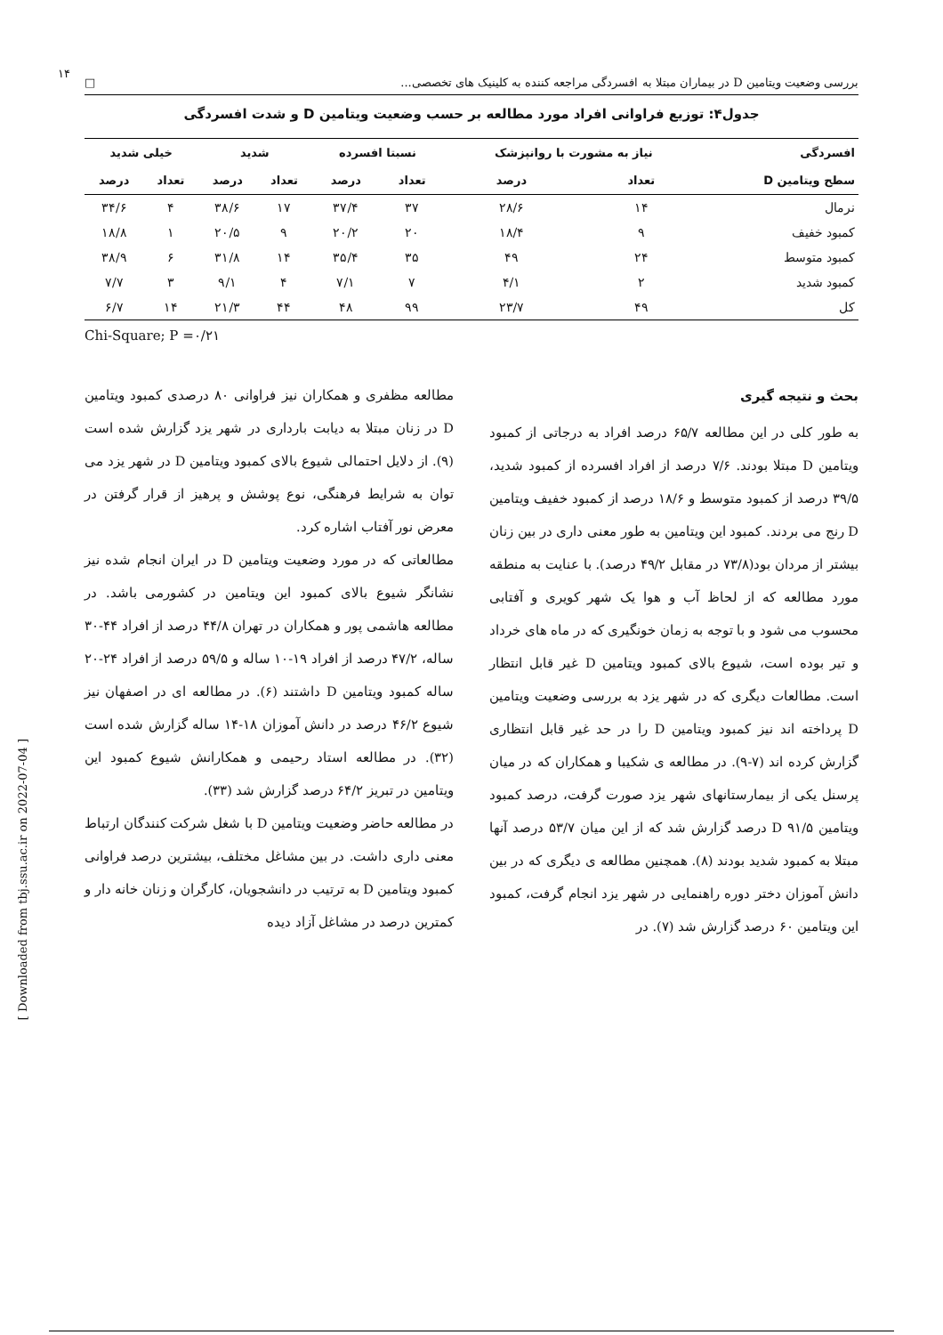[ Downloaded from tbj.ssu.ac.ir on 2022-07-04 ]
۱۴
بررسی وضعیت ویتامین D در بیماران مبتلا به افسردگی مراجعه کننده به کلینیک های تخصصی... □
جدول۴: توزیع فراوانی افراد مورد مطالعه بر حسب وضعیت ویتامین D و شدت افسردگی
| افسردگی | نیاز به مشورت با روانپزشک | | نسبتا افسرده | | شدید | | خیلی شدید | |
| --- | --- | --- | --- | --- | --- | --- | --- | --- |
| سطح ویتامین D | تعداد | درصد | تعداد | درصد | تعداد | درصد | تعداد | درصد |
| نرمال | ۱۴ | ۲۸/۶ | ۳۷ | ۳۷/۴ | ۱۷ | ۳۸/۶ | ۴ | ۳۴/۶ |
| کمبود خفیف | ۹ | ۱۸/۴ | ۲۰ | ۲۰/۲ | ۹ | ۲۰/۵ | ۱ | ۱۸/۸ |
| کمبود متوسط | ۲۴ | ۴۹ | ۳۵ | ۳۵/۴ | ۱۴ | ۳۱/۸ | ۶ | ۳۸/۹ |
| کمبود شدید | ۲ | ۴/۱ | ۷ | ۷/۱ | ۴ | ۹/۱ | ۳ | ۷/۷ |
| کل | ۴۹ | ۲۳/۷ | ۹۹ | ۴۸ | ۴۴ | ۲۱/۳ | ۱۴ | ۶/۷ |
Chi-Square; P =۰/۲۱
بحث و نتیجه گیری
به طور کلی در این مطالعه ۶۵/۷ درصد افراد به درجاتی از کمبود ویتامین D مبتلا بودند. ۷/۶ درصد از افراد افسرده از کمبود شدید، ۳۹/۵ درصد از کمبود متوسط و ۱۸/۶ درصد از کمبود خفیف ویتامین D رنج می بردند. کمبود این ویتامین به طور معنی داری در بین زنان بیشتر از مردان بود(۷۳/۸ در مقابل ۴۹/۲ درصد). با عنایت به منطقه مورد مطالعه که از لحاظ آب و هوا یک شهر کویری و آفتابی محسوب می شود و با توجه به زمان خونگیری که در ماه های خرداد و تیر بوده است، شیوع بالای کمبود ویتامین D غیر قابل انتظار است. مطالعات دیگری که در شهر یزد به بررسی وضعیت ویتامین D پرداخته اند نیز کمبود ویتامین D را در حد غیر قابل انتظاری گزارش کرده اند (۷-۹). در مطالعه ی شکیبا و همکاران که در میان پرسنل یکی از بیمارستانهای شهر یزد صورت گرفت، درصد کمبود ویتامین D ۹۱/۵ درصد گزارش شد که از این میان ۵۳/۷ درصد آنها مبتلا به کمبود شدید بودند (۸). همچنین مطالعه ی دیگری که در بین دانش آموزان دختر دوره راهنمایی در شهر یزد انجام گرفت، کمبود این ویتامین ۶۰ درصد گزارش شد (۷). در
مطالعه مظفری و همکاران نیز فراوانی ۸۰ درصدی کمبود ویتامین D در زنان مبتلا به دیابت بارداری در شهر یزد گزارش شده است (۹). از دلایل احتمالی شیوع بالای کمبود ویتامین D در شهر یزد می توان به شرایط فرهنگی، نوع پوشش و پرهیز از قرار گرفتن در معرض نور آفتاب اشاره کرد.
مطالعاتی که در مورد وضعیت ویتامین D در ایران انجام شده نیز نشانگر شیوع بالای کمبود این ویتامین در کشورمی باشد. در مطالعه هاشمی پور و همکاران در تهران ۴۴/۸ درصد از افراد ۴۴-۳۰ ساله، ۴۷/۲ درصد از افراد ۱۹-۱۰ ساله و ۵۹/۵ درصد از افراد ۲۴-۲۰ ساله کمبود ویتامین D داشتند (۶). در مطالعه ای در اصفهان نیز شیوع ۴۶/۲ درصد در دانش آموزان ۱۸-۱۴ ساله گزارش شده است (۳۲). در مطالعه استاد رحیمی و همکارانش شیوع کمبود این ویتامین در تبریز ۶۴/۲ درصد گزارش شد (۳۳).
در مطالعه حاضر وضعیت ویتامین D با شغل شرکت کنندگان ارتباط معنی داری داشت. در بین مشاغل مختلف، بیشترین درصد فراوانی کمبود ویتامین D به ترتیب در دانشجویان، کارگران و زنان خانه دار و کمترین درصد در مشاغل آزاد دیده